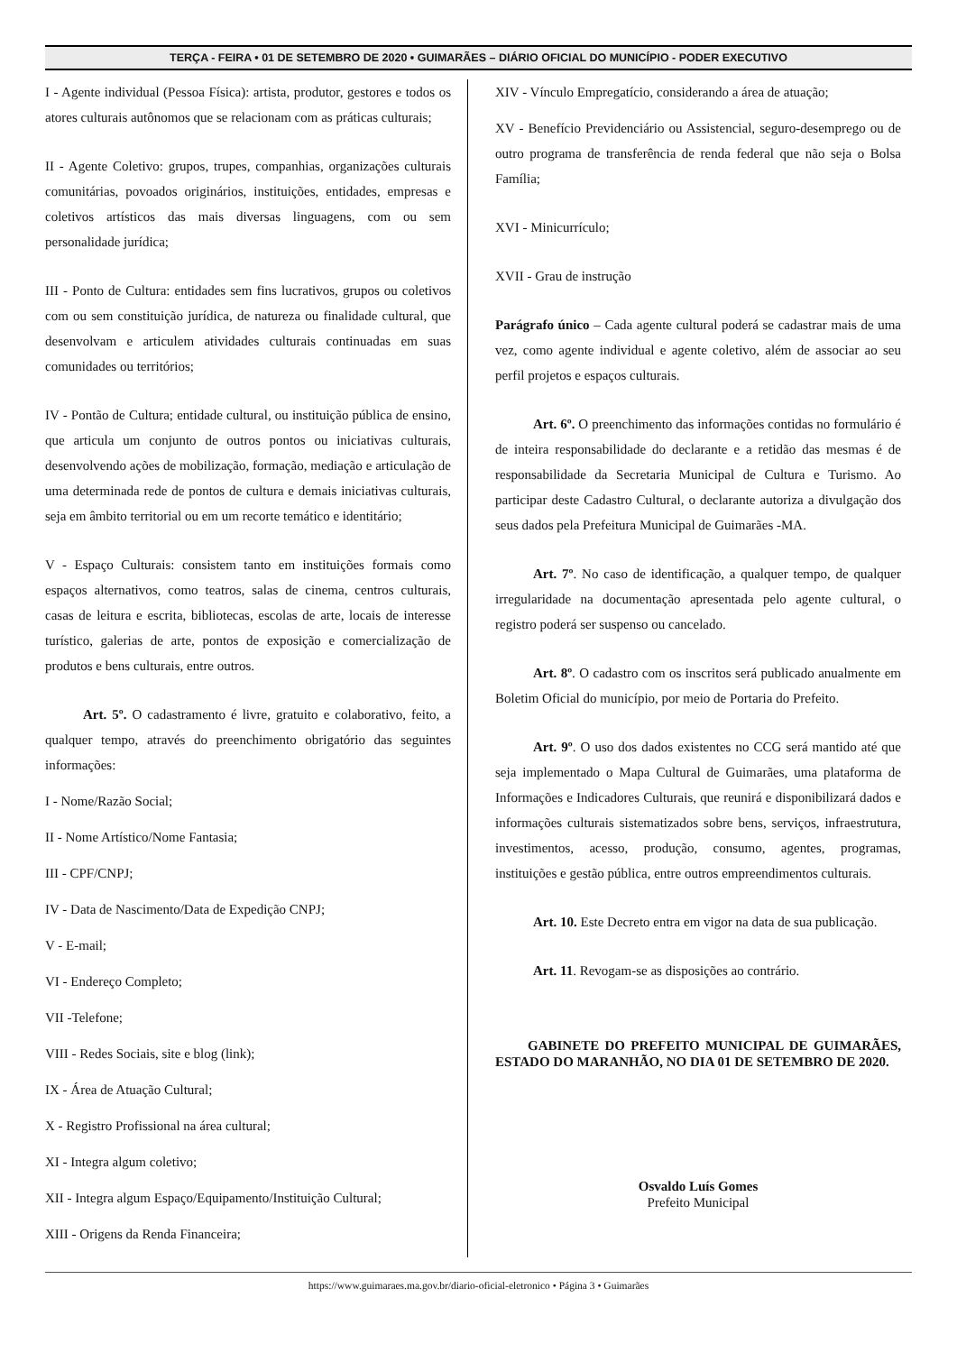TERÇA - FEIRA • 01 DE SETEMBRO DE 2020 • GUIMARÃES – DIÁRIO OFICIAL DO MUNICÍPIO - PODER EXECUTIVO
I - Agente individual (Pessoa Física): artista, produtor, gestores e todos os atores culturais autônomos que se relacionam com as práticas culturais;
II - Agente Coletivo: grupos, trupes, companhias, organizações culturais comunitárias, povoados originários, instituições, entidades, empresas e coletivos artísticos das mais diversas linguagens, com ou sem personalidade jurídica;
III - Ponto de Cultura: entidades sem fins lucrativos, grupos ou coletivos com ou sem constituição jurídica, de natureza ou finalidade cultural, que desenvolvam e articulem atividades culturais continuadas em suas comunidades ou territórios;
IV - Pontão de Cultura; entidade cultural, ou instituição pública de ensino, que articula um conjunto de outros pontos ou iniciativas culturais, desenvolvendo ações de mobilização, formação, mediação e articulação de uma determinada rede de pontos de cultura e demais iniciativas culturais, seja em âmbito territorial ou em um recorte temático e identitário;
V - Espaço Culturais: consistem tanto em instituições formais como espaços alternativos, como teatros, salas de cinema, centros culturais, casas de leitura e escrita, bibliotecas, escolas de arte, locais de interesse turístico, galerias de arte, pontos de exposição e comercialização de produtos e bens culturais, entre outros.
Art. 5º. O cadastramento é livre, gratuito e colaborativo, feito, a qualquer tempo, através do preenchimento obrigatório das seguintes informações:
I - Nome/Razão Social;
II - Nome Artístico/Nome Fantasia;
III - CPF/CNPJ;
IV - Data de Nascimento/Data de Expedição CNPJ;
V - E-mail;
VI - Endereço Completo;
VII -Telefone;
VIII - Redes Sociais, site e blog (link);
IX - Área de Atuação Cultural;
X - Registro Profissional na área cultural;
XI - Integra algum coletivo;
XII - Integra algum Espaço/Equipamento/Instituição Cultural;
XIII - Origens da Renda Financeira;
XIV - Vínculo Empregatício, considerando a área de atuação;
XV - Benefício Previdenciário ou Assistencial, seguro-desemprego ou de outro programa de transferência de renda federal que não seja o Bolsa Família;
XVI - Minicurrículo;
XVII - Grau de instrução
Parágrafo único – Cada agente cultural poderá se cadastrar mais de uma vez, como agente individual e agente coletivo, além de associar ao seu perfil projetos e espaços culturais.
Art. 6º. O preenchimento das informações contidas no formulário é de inteira responsabilidade do declarante e a retidão das mesmas é de responsabilidade da Secretaria Municipal de Cultura e Turismo. Ao participar deste Cadastro Cultural, o declarante autoriza a divulgação dos seus dados pela Prefeitura Municipal de Guimarães -MA.
Art. 7º. No caso de identificação, a qualquer tempo, de qualquer irregularidade na documentação apresentada pelo agente cultural, o registro poderá ser suspenso ou cancelado.
Art. 8º. O cadastro com os inscritos será publicado anualmente em Boletim Oficial do município, por meio de Portaria do Prefeito.
Art. 9º. O uso dos dados existentes no CCG será mantido até que seja implementado o Mapa Cultural de Guimarães, uma plataforma de Informações e Indicadores Culturais, que reunirá e disponibilizará dados e informações culturais sistematizados sobre bens, serviços, infraestrutura, investimentos, acesso, produção, consumo, agentes, programas, instituições e gestão pública, entre outros empreendimentos culturais.
Art. 10. Este Decreto entra em vigor na data de sua publicação.
Art. 11. Revogam-se as disposições ao contrário.
GABINETE DO PREFEITO MUNICIPAL DE GUIMARÃES, ESTADO DO MARANHÃO, NO DIA 01 DE SETEMBRO DE 2020.
Osvaldo Luís Gomes
Prefeito Municipal
https://www.guimaraes.ma.gov.br/diario-oficial-eletronico • Página 3 • Guimarães